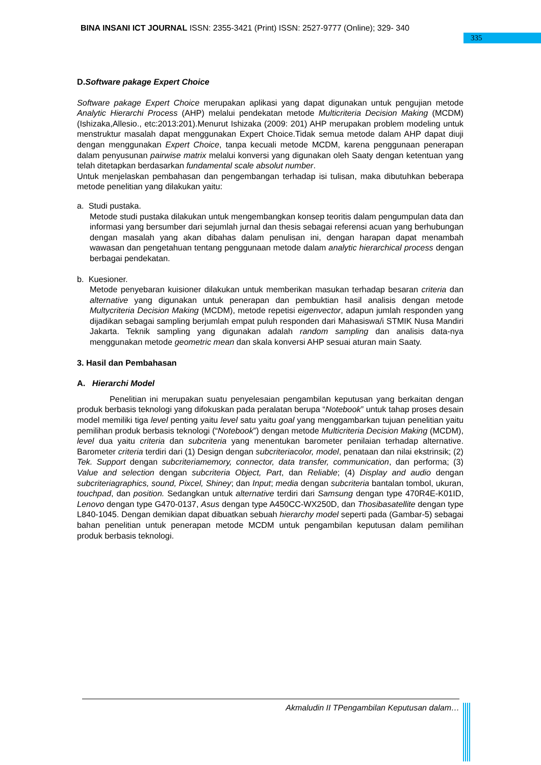BINA INSANI ICT JOURNAL ISSN: 2355-3421 (Print) ISSN: 2527-9777 (Online); 329- 340
335
D.Software pakage Expert Choice
Software pakage Expert Choice merupakan aplikasi yang dapat digunakan untuk pengujian metode Analytic Hierarchi Process (AHP) melalui pendekatan metode Multicriteria Decision Making (MCDM) (Ishizaka,Allesio., etc:2013:201).Menurut Ishizaka (2009: 201) AHP merupakan problem modeling untuk menstruktur masalah dapat menggunakan Expert Choice.Tidak semua metode dalam AHP dapat diuji dengan menggunakan Expert Choice, tanpa kecuali metode MCDM, karena penggunaan penerapan dalam penyusunan pairwise matrix melalui konversi yang digunakan oleh Saaty dengan ketentuan yang telah ditetapkan berdasarkan fundamental scale absolut number.
Untuk menjelaskan pembahasan dan pengembangan terhadap isi tulisan, maka dibutuhkan beberapa metode penelitian yang dilakukan yaitu:
a. Studi pustaka.
Metode studi pustaka dilakukan untuk mengembangkan konsep teoritis dalam pengumpulan data dan informasi yang bersumber dari sejumlah jurnal dan thesis sebagai referensi acuan yang berhubungan dengan masalah yang akan dibahas dalam penulisan ini, dengan harapan dapat menambah wawasan dan pengetahuan tentang penggunaan metode dalam analytic hierarchical process dengan berbagai pendekatan.
b. Kuesioner.
Metode penyebaran kuisioner dilakukan untuk memberikan masukan terhadap besaran criteria dan alternative yang digunakan untuk penerapan dan pembuktian hasil analisis dengan metode Multycriteria Decision Making (MCDM), metode repetisi eigenvector, adapun jumlah responden yang dijadikan sebagai sampling berjumlah empat puluh responden dari Mahasiswa/i STMIK Nusa Mandiri Jakarta. Teknik sampling yang digunakan adalah random sampling dan analisis data-nya menggunakan metode geometric mean dan skala konversi AHP sesuai aturan main Saaty.
3. Hasil dan Pembahasan
A. Hierarchi Model
Penelitian ini merupakan suatu penyelesaian pengambilan keputusan yang berkaitan dengan produk berbasis teknologi yang difokuskan pada peralatan berupa “Notebook” untuk tahap proses desain model memiliki tiga level penting yaitu level satu yaitu goal yang menggambarkan tujuan penelitian yaitu pemilihan produk berbasis teknologi (“Notebook”) dengan metode Multicriteria Decision Making (MCDM), level dua yaitu criteria dan subcriteria yang menentukan barometer penilaian terhadap alternative. Barometer criteria terdiri dari (1) Design dengan subcriteriacolor, model, penataan dan nilai ekstrinsik; (2) Tek. Support dengan subcriteriamemory, connector, data transfer, communication, dan performa; (3) Value and selection dengan subcriteria Object, Part, dan Reliable; (4) Display and audio dengan subcriteriagraphics, sound, Pixcel, Shiney; dan Input; media dengan subcriteria bantalan tombol, ukuran, touchpad, dan position. Sedangkan untuk alternative terdiri dari Samsung dengan type 470R4E-K01ID, Lenovo dengan type G470-0137, Asus dengan type A450CC-WX250D, dan Thosibasatellite dengan type L840-1045. Dengan demikian dapat dibuatkan sebuah hierarchy model seperti pada (Gambar-5) sebagai bahan penelitian untuk penerapan metode MCDM untuk pengambilan keputusan dalam pemilihan produk berbasis teknologi.
Akmaludin II TPengambilan Keputusan dalam…